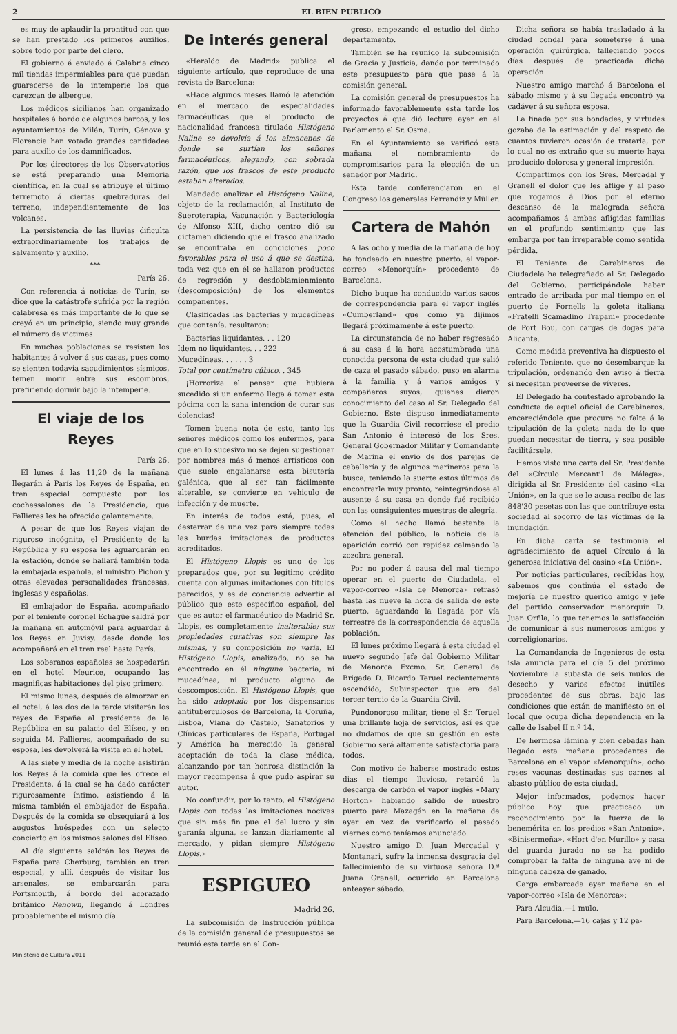2 EL BIEN PUBLICO
es muy de aplaudir la prontitud con que se han prestado los primeros auxilios, sobre todo por parte del clero.
El gobierno á enviado á Calabria cinco mil tiendas impermiables para que puedan guarecerse de la intemperie los que carezcan de albergue.
Los médicos sicilianos han organizado hospitales á bordo de algunos barcos, y los ayuntamientos de Milán, Turín, Génova y Florencia han votado grandes cantidadee para auxilio de los damnificados.
Por los directores de los Observatorios se está preparando una Memoria científica, en la cual se atribuye el último terremoto á ciertas quebraduras del terreno, independientemente de los volcanes.
La persistencia de las lluvias dificulta extraordinariamente los trabajos de salvamento y auxilio.
***
París 26.
Con referencia á noticias de Turín, se dice que la catástrofe sufrida por la región calabresa es más importante de lo que se creyó en un principio, siendo muy grande el número de victimas.
En muchas poblaciones se resisten los habitantes á volver á sus casas, pues como se sienten todavía sacudimientos sísmicos, temen morir entre sus escombros, prefiriendo dormir bajo la intemperie.
El viaje de los Reyes
París 26.
El lunes á las 11,20 de la mañana llegarán á París los Reyes de España, en tren especial compuesto por los cochessalones de la Presidencia, que Fallieres les ha ofrecido galantemente.
A pesar de que los Reyes viajan de riguroso incógnito, el Presidente de la República y su esposa les aguardarán en la estación, donde se hallará también toda la embajada española, el ministro Pichon y otras elevadas personalidades francesas, inglesas y españolas.
El embajador de España, acompañado por el teniente coronel Echagüe saldrá por la mañana en automóvil para aguardar á los Reyes en Juvisy, desde donde los acompañará en el tren real hasta París.
Los soberanos españoles se hospedarán en el hotel Meurice, ocupando las magnificas habitaciones del piso primero.
El mismo lunes, después de almorzar en el hotel, á las dos de la tarde visitarán los reyes de España al presidente de la República en su palacio del Elíseo, y en seguida M. Fallieres, acompañado de su esposa, les devolverá la visita en el hotel.
A las siete y media de la noche asistirán los Reyes á la comida que les ofrece el Presidente, á la cual se ha dado carácter rigurosamente íntimo, asistiendo á la misma también el embajador de España. Después de la comida se obsequiará á los augustos huéspedes con un selecto concierto en los mismos salones del Elíseo.
Al día siguiente saldrán los Reyes de España para Cherburg, también en tren especial, y allí, después de visitar los arsenales, se embarcarán para Portsmouth, á bordo del acorazado británico Renown, llegando á Londres probablemente el mismo día.
De interés general
«Heraldo de Madrid» publica el siguiente artículo, que reproduce de una revista de Barcelona:
«Hace algunos meses llamó la atención en el mercado de especialidades farmacéuticas que el producto de nacionalidad francesa titulado Histógeno Naline se devolvía á los almacenes de donde se surtían los señores farmacéuticos, alegando, con sobrada razón, que los frascos de este producto estaban alterados.
Mandado analizar el Histógeno Naline, objeto de la reclamación, al Instituto de Sueroterapia, Vacunación y Bacteriología de Alfonso XIII, dicho centro dió su dictamen diciendo que el frasco analizado se encontraba en condiciones poco favorables para el uso á que se destina, toda vez que en él se hallaron productos de regresión y desdoblamienmiento (descomposición) de los elementos companentes.
Clasificadas las bacterias y mucedíneas que contenía, resultaron:
Bacterias liquidantes. . . 120
Idem no liquidantes. . . 222
Mucedíneas. . . . . . 3
Total por centímetro cúbico. . 345
¡Horroriza el pensar que hubiera sucedido si un enfermo llega á tomar esta pócima con la sana intención de curar sus dolencias!
Tomen buena nota de esto, tanto los señores médicos como los enfermos, para que en lo sucesivo no se dejen sugestionar por nombres más ó menos artísticos con que suele engalanarse esta bisutería galénica, que al ser tan fácilmente alterable, se convierte en vehiculo de infección y de muerte.
En interés de todos está, pues, el desterrar de una vez para siempre todas las burdas imitaciones de productos acreditados.
El Histógeno Llopis es uno de los preparados que, por su legítimo crédito cuenta con algunas imitaciones con títulos parecidos, y es de conciencia advertir al público que este específico español, del que es autor el farmacéutico de Madrid Sr. Llopis, es completamente inalterable; sus propiedades curativas son siempre las mismas, y su composición no varía. El Histógeno Llopis, analizado, no se ha encontrado en él ninguna bacteria, ni mucedínea, ni producto alguno de descomposición. El Histógeno Llopis, que ha sido adoptado por los dispensarios antituberculosos de Barcelona, la Coruña, Lisboa, Viana do Castelo, Sanatorios y Clínicas particulares de España, Portugal y América ha merecido la general aceptación de toda la clase médica, alcanzando por tan honrosa distinción la mayor recompensa á que pudo aspirar su autor.
No confundir, por lo tanto, el Histógeno Llopis con todas las imitaciones nocivas que sin más fin pue el del lucro y sin garanía alguna, se lanzan diariamente al mercado, y pidan siempre Histógeno Llopis.»
ESPIGUEO
Madrid 26.
La subcomisión de Instrucción pública de la comisión general de presupuestos se reunió esta tarde en el Con-
greso, empezando el estudio del dicho departamento.
También se ha reunido la subcomisión de Gracia y Justicia, dando por terminado este presupuesto para que pase á la comisión general.
La comisión general de presupuestos ha informado favorablemente esta tarde los proyectos á que dió lectura ayer en el Parlamento el Sr. Osma.
En el Ayuntamiento se verificó esta mañana el nombramiento de compromisarios para la elección de un senador por Madrid.
Esta tarde conferenciaron en el Congreso los generales Ferrandiz y Müller.
Cartera de Mahón
A las ocho y media de la mañana de hoy ha fondeado en nuestro puerto, el vapor-correo «Menorquín» procedente de Barcelona.
Dicho buque ha conducido varios sacos de correspondencia para el vapor inglés «Cumberland» que como ya dijimos llegará próximamente á este puerto.
La circunstancia de no haber regresado á su casa á la hora acostumbrada una conocida persona de esta ciudad que salió de caza el pasado sábado, puso en alarma á la familia y á varios amigos y compañeros suyos, quienes dieron conocimiento del caso al Sr. Delegado del Gobierno. Este dispuso inmediatamente que la Guardia Civil recorriese el predio San Antonio é interesó de los Sres. General Gobernador Militar y Comandante de Marina el envio de dos parejas de caballería y de algunos marineros para la busca, teniendo la suerte estos últimos de encontrarle muy pronto, reintegrándose el ausente á su casa en donde fué recibido con las consiguientes muestras de alegría.
Como el hecho llamó bastante la atención del público, la noticia de la aparición corrió con rapidez calmando la zozobra general.
Por no poder á causa del mal tiempo operar en el puerto de Ciudadela, el vapor-correo «Isla de Menorca» retrasó hasta las nueve la hora de salida de este puerto, aguardando la llegada por vía terrestre de la correspondencia de aquella población.
El lunes próximo llegará á esta ciudad el nuevo segundo Jefe del Gobierno Militar de Menorca Excmo. Sr. General de Brigada D. Ricardo Teruel recientemente ascendido, Subinspector que era del tercer tercio de la Guardia Civil.
Pundonoroso militar, tiene el Sr. Teruel una brillante hoja de servicios, así es que no dudamos de que su gestión en este Gobierno será altamente satisfactoria para todos.
Con motivo de haberse mostrado estos dias el tiempo lluvioso, retardó la descarga de carbón el vapor inglés «Mary Horton» habiendo salido de nuestro puerto para Mazagán en la mañana de ayer en vez de verificarlo el pasado viernes como teníamos anunciado.
Nuestro amigo D. Juan Mercadal y Montanari, sufre la inmensa desgracia del fallecimiento de su virtuosa señora D.ª Juana Granell, ocurrido en Barcelona anteayer sábado.
Dicha señora se había trasladado á la ciudad condal para someterse á una operación quirúrgica, falleciendo pocos días después de practicada dicha operación.
Nuestro amigo marchó á Barcelona el sábado mismo y á su llegada encontró ya cadáver á su señora esposa.
La finada por sus bondades, y virtudes gozaba de la estimación y del respeto de cuantos tuvieron ocasión de tratarla, por lo cual no es extraño que su muerte haya producido dolorosa y general impresión.
Compartimos con los Sres. Mercadal y Granell el dolor que les aflige y al paso que rogamos á Dios por el eterno descanso de la malograda señora acompañamos á ambas afligidas familias en el profundo sentimiento que las embarga por tan irreparable como sentida pérdida.
El Teniente de Carabineros de Ciudadela ha telegrafiado al Sr. Delegado del Gobierno, participándole haber entrado de arribada por mal tiempo en el puerto de Fornells la goleta italiana «Fratelli Scamadino Trapani» procedente de Port Bou, con cargas de dogas para Alicante.
Como medida preventiva ha dispuesto el referido Teniente, que no desembarque la tripulación, ordenando den aviso á tierra si necesitan proveerse de víveres.
El Delegado ha contestado aprobando la conducta de aquel oficial de Carabineros, encareciéndole que procure no falte á la tripulación de la goleta nada de lo que puedan necesitar de tierra, y sea posible facilitársele.
Hemos visto una carta del Sr. Presidente del «Círculo Mercantil de Málaga», dirigida al Sr. Presidente del casino «La Unión», en la que se le acusa recibo de las 848'30 pesetas con las que contribuye esta sociedad al socorro de las víctimas de la inundación.
En dicha carta se testimonia el agradecimiento de aquel Círculo á la generosa iniciativa del casino «La Unión».
Por noticias particulares, recibidas hoy, sabemos que continúa el estado de mejoría de nuestro querido amigo y jefe del partido conservador menorquín D. Juan Orfila, lo que tenemos la satisfacción de comunicar á sus numerosos amigos y correligionarios.
La Comandancia de Ingenieros de esta isla anuncia para el día 5 del próximo Noviembre la subasta de seis mulos de desecho y varios efectos inútiles procedentes de sus obras, bajo las condiciones que están de manifiesto en el local que ocupa dicha dependencia en la calle de Isabel II n.º 14.
De hermosa lámina y bien cebadas han llegado esta mañana procedentes de Barcelona en el vapor «Menorquín», ocho reses vacunas destinadas sus carnes al abasto público de esta ciudad.
Mejor informados, podemos hacer público hoy que practicado un reconocimiento por la fuerza de la benemérita en los predios «San Antonio», «Binisermeña», «Hort d'en Murillo» y casa del guarda jurado no se ha podido comprobar la falta de ninguna ave ni de ninguna cabeza de ganado.
Carga embarcada ayer mañana en el vapor-correo «Isla de Menorca»:
Para Alcudia.—1 mulo.
Para Barcelona.—16 cajas y 12 pa-
Ministerio de Cultura 2011